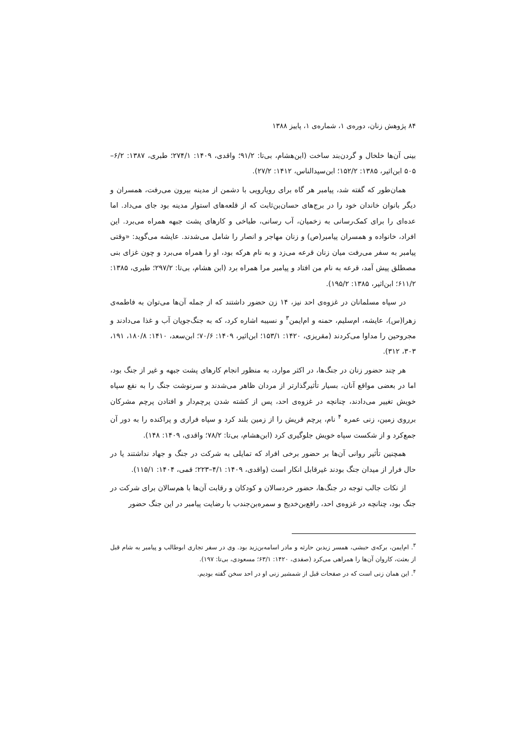۸۴ پژوهش زنان، دوره‌ی ۱، شماره‌ی ۱، پاییز ۱۳۸۸
بینی آن‌ها خلخال و گردن‌بند ساخت (ابن‌هشام، بی‌تا: ۹۱/۲؛ واقدی، ۱۴۰۹: ۲۷۴/۱؛ طبری، ۱۳۸۷: ۶/۲–۵۰۵ ابن‌اثیر، ۱۳۸۵: ۱۵۲/۲؛ ابن‌سیدالناس، ۱۴۱۲: ۲۷/۲).
همان‌طور که گفته شد، پیامبر هر گاه برای رویارویی با دشمن از مدینه بیرون می‌رفت، همسران و دیگر بانوان خاندان خود را در برج‌های حسان‌بن‌ثابت که از قلعه‌های استوار مدینه بود جای می‌داد. اما عده‌ای را برای کمک‌رسانی به زخمیان، آب رسانی، طباخی و کارهای پشت جبهه همراه می‌برد. این افراد، خانواده و همسران پیامبر(ص) و زنان مهاجر و انصار را شامل می‌شدند. عایشه می‌گوید: «وقتی پیامبر به سفر می‌رفت میان زنان قرعه می‌زد و به نام هرکه بود، او را همراه می‌برد و چون غزای بنی مصطلق پیش آمد، قرعه به نام من افتاد و پیامبر مرا همراه برد (ابن هشام، بی‌تا: ۲۹۷/۲؛ طبری، ۱۳۸۵: ۶۱۱/۲؛ ابن‌اثیر، ۱۳۸۵: ۱۹۵/۲).
در سپاه مسلمانان در غزوه‌ی احد نیز، ۱۴ زن حضور داشتند که از جمله آن‌ها می‌توان به فاطمه‌ی زهرا(س)، عایشه، ام‌سلیم، حمنه و ام‌ایمن<sup>۳</sup> و نسیبه اشاره کرد، که به جنگ‌جویان آب و غذا می‌دادند و مجروحین را مداوا می‌کردند (مقریزی، ۱۴۲۰: ۱۵۳/۱؛ ابن‌اثیر، ۱۴۰۹: ۷۰/۶؛ ابن‌سعد، ۱۴۱۰: ۱۸۰/۸، ۱۹۱، ۳۰۳، ۳۱۲).
هر چند حضور زنان در جنگ‌ها، در اکثر موارد، به منظور انجام کارهای پشت جبهه و غیر از جنگ بود، اما در بعضی مواقع آنان، بسیار تأثیرگذارتر از مردان ظاهر می‌شدند و سرنوشت جنگ را به نفع سپاه خویش تغییر می‌دادند، چنانچه در غزوه‌ی احد، پس از کشته شدن پرچم‌دار و افتادن پرچم مشرکان برروی زمین، زنی عمره <sup>۴</sup> نام، پرچم قریش را از زمین بلند کرد و سپاه فراری و پراکنده را به دور آن جمع‌کرد و از شکست سپاه خویش جلوگیری کرد (ابن‌هشام، بی‌تا: ۷۸/۲؛ واقدی، ۱۴۰۹: ۱۴۸).
همچنین تأثیر روانی آن‌ها بر حضور برخی افراد که تمایلی به شرکت در جنگ و جهاد نداشتند یا در حال فرار از میدان جنگ بودند غیرقابل انکار است (واقدی، ۱۴۰۹: ۴/۱–۲۲۳؛ قمی، ۱۴۰۴: ۱۱۵/۱).
از نکات جالب توجه در جنگ‌ها، حضور خردسالان و کودکان و رقابت آن‌ها با هم‌سالان برای شرکت در جنگ بود، چنانچه در غزوه‌ی احد، رافع‌بن‌خدیج و سمره‌بن‌جندب با رضایت پیامبر در این جنگ حضور
<sup>۳</sup>. ام‌ایمن، برکه‌ی حبشی، همسر زیدبن حارثه و مادر اسامه‌بن‌زید بود. وی در سفر تجاری ابوطالب و پیامبر به شام قبل از بعثت، کاروان آن‌ها را همراهی می‌کرد (صفدی، ۱۴۲۰: ۶۳/۱؛ مسعودی، بی‌تا: ۱۹۷).
<sup>۴</sup>. این همان زنی است که در صفحات قبل از شمشیر زنی او در احد سخن گفته بودیم.